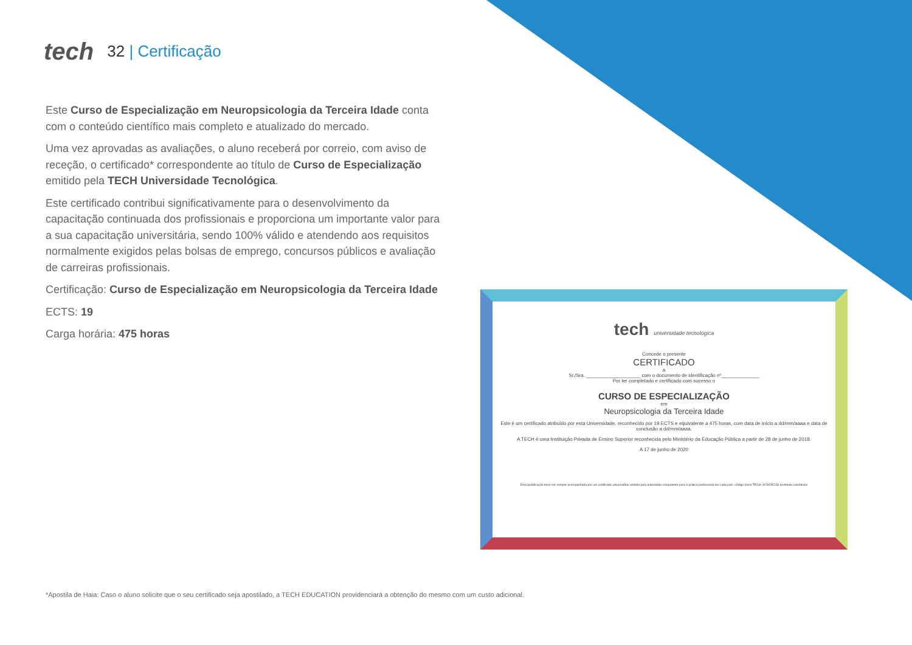tech 32 | Certificação
Este Curso de Especialização em Neuropsicologia da Terceira Idade conta com o conteúdo científico mais completo e atualizado do mercado.
Uma vez aprovadas as avaliações, o aluno receberá por correio, com aviso de receção, o certificado* correspondente ao título de Curso de Especialização emitido pela TECH Universidade Tecnológica.
Este certificado contribui significativamente para o desenvolvimento da capacitação continuada dos profissionais e proporciona um importante valor para a sua capacitação universitária, sendo 100% válido e atendendo aos requisitos normalmente exigidos pelas bolsas de emprego, concursos públicos e avaliação de carreiras profissionais.
Certificação: Curso de Especialização em Neuropsicologia da Terceira Idade
ECTS: 19
Carga horária: 475 horas
tech universidade tecnológica
Concede o presente
CERTIFICADO
a
Sr./Sra. ____________________ com o documento de identificação nº______________
Por ter completado e certificado com sucesso o
CURSO DE ESPECIALIZAÇÃO
em
Neuropsicologia da Terceira Idade
Este é um certificado atribuído por esta Universidade, reconhecido por 19 ECTS e equivalente a 475 horas, com data de início a dd/mm/aaaa e data de conclusão a dd/mm/aaaa.
A TECH é uma Instituição Privada de Ensino Superior reconhecida pelo Ministério da Educação Pública a partir de 28 de junho de 2018.
A 17 de junho de 2020
Esta qualificação deve ser sempre acompanhada por um certificado universitário emitido pela autoridade competente para a prática profissional em cada país. código único TECH: AFWOR23S techtitute.com/titulos
*Apostila de Haia: Caso o aluno solicite que o seu certificado seja apostilado, a TECH EDUCATION providenciará a obtenção do mesmo com um custo adicional.